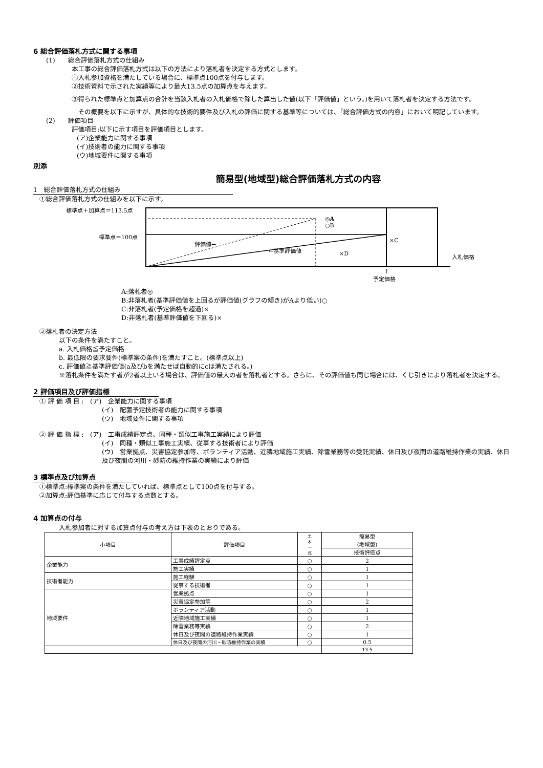6 総合評価落札方式に関する事項
(1)　　総合評価落札方式の仕組み
本工事の総合評価落札方式は以下の方法により落札者を決定する方式とします。
①入札参加資格を満たしている場合に、標準点100点を付与します。
②技術資料で示された実績等により最大13.5点の加算点を与えます。
③得られた標準点と加算点の合計を当該入札者の入札価格で除した算出した値(以下「評価値」という。)を用いて落札者を決定する方法です。
　その概要を以下に示すが、具体的な技術的要件及び入札の評価に関する基準等については、「総合評価方式の内容」において明記しています。
(2)　　評価項目
評価項目:以下に示す項目を評価項目とします。
(ア)企業能力に関する事項
(イ)技術者の能力に関する事項
(ウ)地域要件に関する事項
別添
簡易型(地域型)総合評価落札方式の内容
1　総合評価落札方式の仕組み
①総合評価落札方式の仕組みを以下に示す。
標準点＋加算点＝113.5点
標準点＝100点
◎A
○B
×C
×D
評価値→
←基準評価値
入札価格
↑
予定価格
A:落札者◎
B:非落札者(基準評価値を上回るが評価値(グラフの傾き)がAより低い)○
C:非落札者(予定価格を超過)×
D:非落札者(基準評価値を下回る)×
②落札者の決定方法
以下の条件を満たすこと。
a. 入札価格≦予定価格
b. 最低限の要求要件(標準案の条件)を満たすこと。(標準点以上)
c. 評価値≧基準評価値(a及びbを満たせば自動的にcは満たされる。)
※落札条件を満たす者が2者以上いる場合は、評価値の最大の者を落札者とする。さらに、その評価値も同じ場合には、くじ引きにより落札者を決定する。
2 評価項目及び評価指標
① 評 価 項 目 :　(ア)　企業能力に関する事項
(イ)　配置予定技術者の能力に関する事項
(ウ)　地域要件に関する事項
② 評 価 指 標 :　(ア)　工事成績評定点、同種・類似工事施工実績により評価
(イ)　同種・類似工事施工実績、従事する技術者により評価
(ウ)　営業拠点、災害協定参加等、ボランティア活動、近隣地域施工実績、除雪業務等の受託実績、休日及び夜間の道路維持作業の実績、休日及び夜間の河川・砂防の維持作業の実績により評価
3 標準点及び加算点
①標準点:標準案の条件を満たしていれば、標準点として100点を付与する。
②加算点:評価基準に応じて付与する点数とする。
4 加算点の付与
入札参加者に対する加算点付与の考え方は下表のとおりである。
| 小項目 | 評価項目 | 土 木 一 式 | 簡易型 (地域型) |
| | | | 技術評価点 |
| 企業能力 | 工事成績評定点 | ○ | 2 |
| | 施工実績 | ○ | 1 |
| 技術者能力 | 施工経験 | ○ | 1 |
| | 従事する技術者 | ○ | 1 |
| 地域要件 | 営業拠点 | ○ | 1 |
| | 災害協定参加等 | ○ | 2 |
| | ボランティア活動 | ○ | 1 |
| | 近隣地域施工実績 | ○ | 1 |
| | 除雪業務等実績 | ○ | 2 |
| | 休日及び夜間の道路維持作業実績 | ○ | 1 |
| | 休日及び夜間の河川・砂防維持作業の実績 | ○ | 0.5 |
| | | | 13.5 |